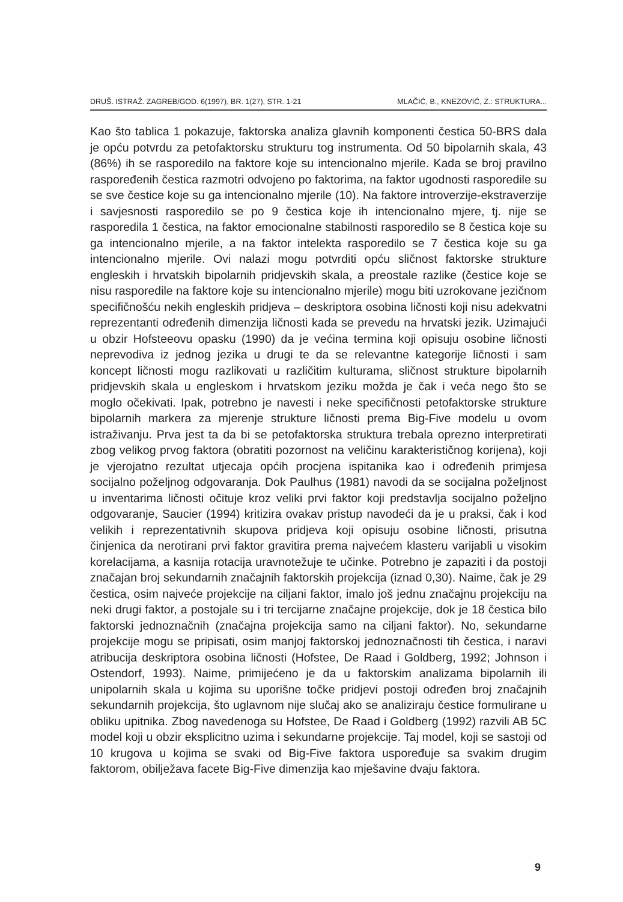DRUŠ. ISTRAŽ. ZAGREB/GOD. 6(1997), BR. 1(27), STR. 1-21 MLAČIĆ, B., KNEZOVIĆ, Z.: STRUKTURA...
Kao što tablica 1 pokazuje, faktorska analiza glavnih komponenti čestica 50-BRS dala je opću potvrdu za petofaktorsku strukturu tog instrumenta. Od 50 bipolarnih skala, 43 (86%) ih se rasporedilo na faktore koje su intencionalno mjerile. Kada se broj pravilno raspoređenih čestica razmotri odvojeno po faktorima, na faktor ugodnosti rasporedile su se sve čestice koje su ga intencionalno mjerile (10). Na faktore introverzije-ekstraverzije i savjesnosti rasporedilo se po 9 čestica koje ih intencionalno mjere, tj. nije se rasporedila 1 čestica, na faktor emocionalne stabilnosti rasporedilo se 8 čestica koje su ga intencionalno mjerile, a na faktor intelekta rasporedilo se 7 čestica koje su ga intencionalno mjerile. Ovi nalazi mogu potvrditi opću sličnost faktorske strukture engleskih i hrvatskih bipolarnih pridjevskih skala, a preostale razlike (čestice koje se nisu rasporedile na faktore koje su intencionalno mjerile) mogu biti uzrokovane jezičnom specifičnošću nekih engleskih pridjeva – deskriptora osobina ličnosti koji nisu adekvatni reprezentanti određenih dimenzija ličnosti kada se prevedu na hrvatski jezik. Uzimajući u obzir Hofsteeovu opasku (1990) da je većina termina koji opisuju osobine ličnosti neprevodiva iz jednog jezika u drugi te da se relevantne kategorije ličnosti i sam koncept ličnosti mogu razlikovati u različitim kulturama, sličnost strukture bipolarnih pridjevskih skala u engleskom i hrvatskom jeziku možda je čak i veća nego što se moglo očekivati. Ipak, potrebno je navesti i neke specifičnosti petofaktorske strukture bipolarnih markera za mjerenje strukture ličnosti prema Big-Five modelu u ovom istraživanju. Prva jest ta da bi se petofaktorska struktura trebala oprezno interpretirati zbog velikog prvog faktora (obratiti pozornost na veličinu karakterističnog korijena), koji je vjerojatno rezultat utjecaja općih procjena ispitanika kao i određenih primjesa socijalno poželjnog odgovaranja. Dok Paulhus (1981) navodi da se socijalna poželjnost u inventarima ličnosti očituje kroz veliki prvi faktor koji predstavlja socijalno poželjno odgovaranje, Saucier (1994) kritizira ovakav pristup navodeći da je u praksi, čak i kod velikih i reprezentativnih skupova pridjeva koji opisuju osobine ličnosti, prisutna činjenica da nerotirani prvi faktor gravitira prema najvećem klasteru varijabli u visokim korelacijama, a kasnija rotacija uravnotežuje te učinke. Potrebno je zapaziti i da postoji značajan broj sekundarnih značajnih faktorskih projekcija (iznad 0,30). Naime, čak je 29 čestica, osim najveće projekcije na ciljani faktor, imalo još jednu značajnu projekciju na neki drugi faktor, a postojale su i tri tercijarne značajne projekcije, dok je 18 čestica bilo faktorski jednoznačnih (značajna projekcija samo na ciljani faktor). No, sekundarne projekcije mogu se pripisati, osim manjoj faktorskoj jednoznačnosti tih čestica, i naravi atribucija deskriptora osobina ličnosti (Hofstee, De Raad i Goldberg, 1992; Johnson i Ostendorf, 1993). Naime, primijećeno je da u faktorskim analizama bipolarnih ili unipolarnih skala u kojima su uporišne točke pridjevi postoji određen broj značajnih sekundarnih projekcija, što uglavnom nije slučaj ako se analiziraju čestice formulirane u obliku upitnika. Zbog navedenoga su Hofstee, De Raad i Goldberg (1992) razvili AB 5C model koji u obzir eksplicitno uzima i sekundarne projekcije. Taj model, koji se sastoji od 10 krugova u kojima se svaki od Big-Five faktora uspoređuje sa svakim drugim faktorom, obilježava facete Big-Five dimenzija kao mješavine dvaju faktora.
9